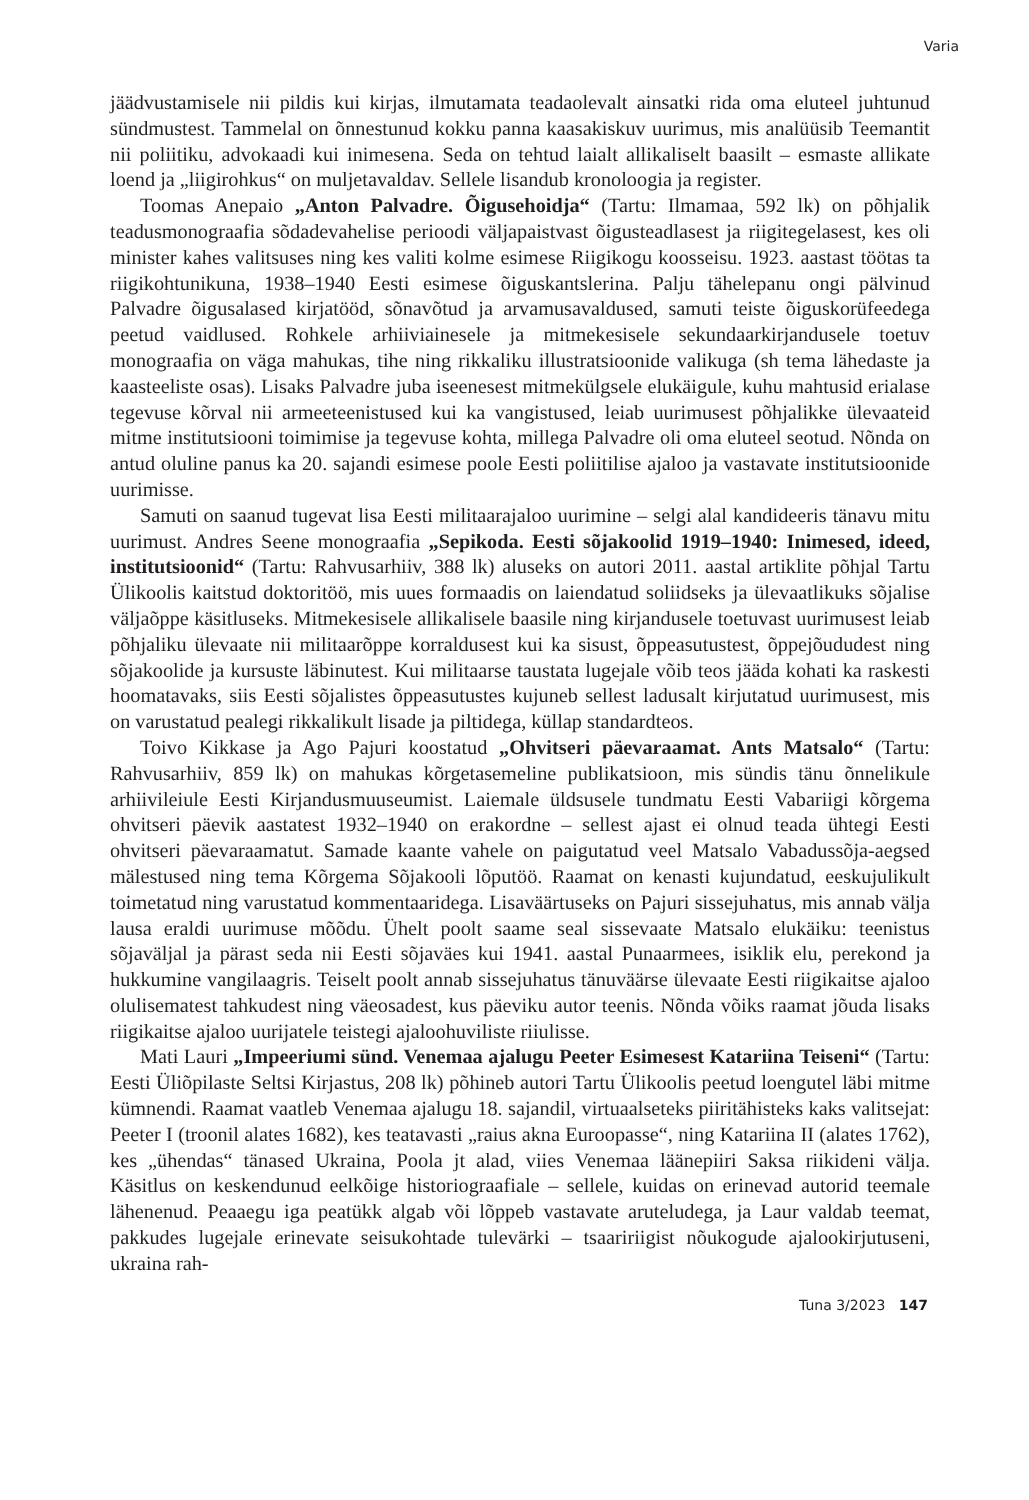Varia
jäädvustamisele nii pildis kui kirjas, ilmutamata teadaolevalt ainsatki rida oma eluteel juhtunud sündmustest. Tammelal on õnnestunud kokku panna kaasakiskuv uurimus, mis analüüsib Teemantit nii poliitiku, advokaadi kui inimesena. Seda on tehtud laialt allikaliselt baasilt – esmaste allikate loend ja „liigirohkus“ on muljetavaldav. Sellele lisandub kronoloogia ja register.
Toomas Anepaio „Anton Palvadre. Õigusehoidja“ (Tartu: Ilmamaa, 592 lk) on põhjalik teadusmonograafia sõdadevahelise perioodi väljapaistvast õigusteadlasest ja riigitegelasest, kes oli minister kahes valitsuses ning kes valiti kolme esimese Riigikogu koosseisu. 1923. aastast töötas ta riigikohtunikuna, 1938–1940 Eesti esimese õiguskantslerina. Palju tähelepanu ongi pälvinud Palvadre õigusalased kirjatööd, sõnavõtud ja arvamusavaldused, samuti teiste õiguskorüfeedega peetud vaidlused. Rohkele arhiiviainesele ja mitmekesisele sekundaarkirjandusele toetuv monograafia on väga mahukas, tihe ning rikkaliku illustratsioonide valikuga (sh tema lähedaste ja kaasteeliste osas). Lisaks Palvadre juba iseenesest mitmekülgsele elukäigule, kuhu mahtusid erialase tegevuse kõrval nii armeeteenistused kui ka vangistused, leiab uurimusest põhjalikke ülevaateid mitme institutsiooni toimimise ja tegevuse kohta, millega Palvadre oli oma eluteel seotud. Nõnda on antud oluline panus ka 20. sajandi esimese poole Eesti poliitilise ajaloo ja vastavate institutsioonide uurimisse.
Samuti on saanud tugevat lisa Eesti militaarajaloo uurimine – selgi alal kandideeris tänavu mitu uurimust. Andres Seene monograafia „Sepikoda. Eesti sõjakoolid 1919–1940: Inimesed, ideed, institutsioonid“ (Tartu: Rahvusarhiiv, 388 lk) aluseks on autori 2011. aastal artiklite põhjal Tartu Ülikoolis kaitstud doktoritöö, mis uues formaadis on laiendatud soliidseks ja ülevaatlikuks sõjalise väljaõppe käsitluseks. Mitmekesisele allikalisele baasile ning kirjandusele toetuvast uurimusest leiab põhjaliku ülevaate nii militaarõppe korraldusest kui ka sisust, õppeasutustest, õppejõududest ning sõjakoolide ja kursuste läbinutest. Kui militaarse taustata lugejale võib teos jääda kohati ka raskesti hoomatavaks, siis Eesti sõjalistes õppeasutustes kujuneb sellest ladusalt kirjutatud uurimusest, mis on varustatud pealegi rikkalikult lisade ja piltidega, küllap standardteos.
Toivo Kikkase ja Ago Pajuri koostatud „Ohvitseri päevaraamat. Ants Matsalo“ (Tartu: Rahvusarhiiv, 859 lk) on mahukas kõrgetasemeline publikatsioon, mis sündis tänu õnnelikule arhiivileiule Eesti Kirjandusmuuseumist. Laiemale üldsusele tundmatu Eesti Vabariigi kõrgema ohvitseri päevik aastatest 1932–1940 on erakordne – sellest ajast ei olnud teada ühtegi Eesti ohvitseri päevaraamatut. Samade kaante vahele on paigutatud veel Matsalo Vabadussõja-aegsed mälestused ning tema Kõrgema Sõjakooli lõputöö. Raamat on kenasti kujundatud, eeskujulikult toimetatud ning varustatud kommentaaridega. Lisaväärtuseks on Pajuri sissejuhatus, mis annab välja lausa eraldi uurimuse mõõdu. Ühelt poolt saame seal sissevaate Matsalo elukäiku: teenistus sõjaväljal ja pärast seda nii Eesti sõjaväes kui 1941. aastal Punaarmees, isiklik elu, perekond ja hukkumine vangilaagris. Teiselt poolt annab sissejuhatus tänuväärse ülevaate Eesti riigikaitse ajaloo olulisematest tahkudest ning väeosadest, kus päeviku autor teenis. Nõnda võiks raamat jõuda lisaks riigikaitse ajaloo uurijatele teistegi ajaloohuviliste riiulisse.
Mati Lauri „Impeeriumi sünd. Venemaa ajalugu Peeter Esimesest Katariina Teiseni“ (Tartu: Eesti Üliõpilaste Seltsi Kirjastus, 208 lk) põhineb autori Tartu Ülikoolis peetud loengutel läbi mitme kümnendi. Raamat vaatleb Venemaa ajalugu 18. sajandil, virtuaalseteks piiritähisteks kaks valitsejat: Peeter I (troonil alates 1682), kes teatavasti „raius akna Euroopasse“, ning Katariina II (alates 1762), kes „ühendas“ tänased Ukraina, Poola jt alad, viies Venemaa läänepiiri Saksa riikideni välja. Käsitlus on keskendunud eelkõige historiograafiale – sellele, kuidas on erinevad autorid teemale lähenenud. Peaaegu iga peatükk algab või lõppeb vastavate aruteludega, ja Laur valdab teemat, pakkudes lugejale erinevate seisukohtade tulevärki – tsaaririigist nõukogude ajalookirjutuseni, ukraina rah-
Tuna 3/2023 147